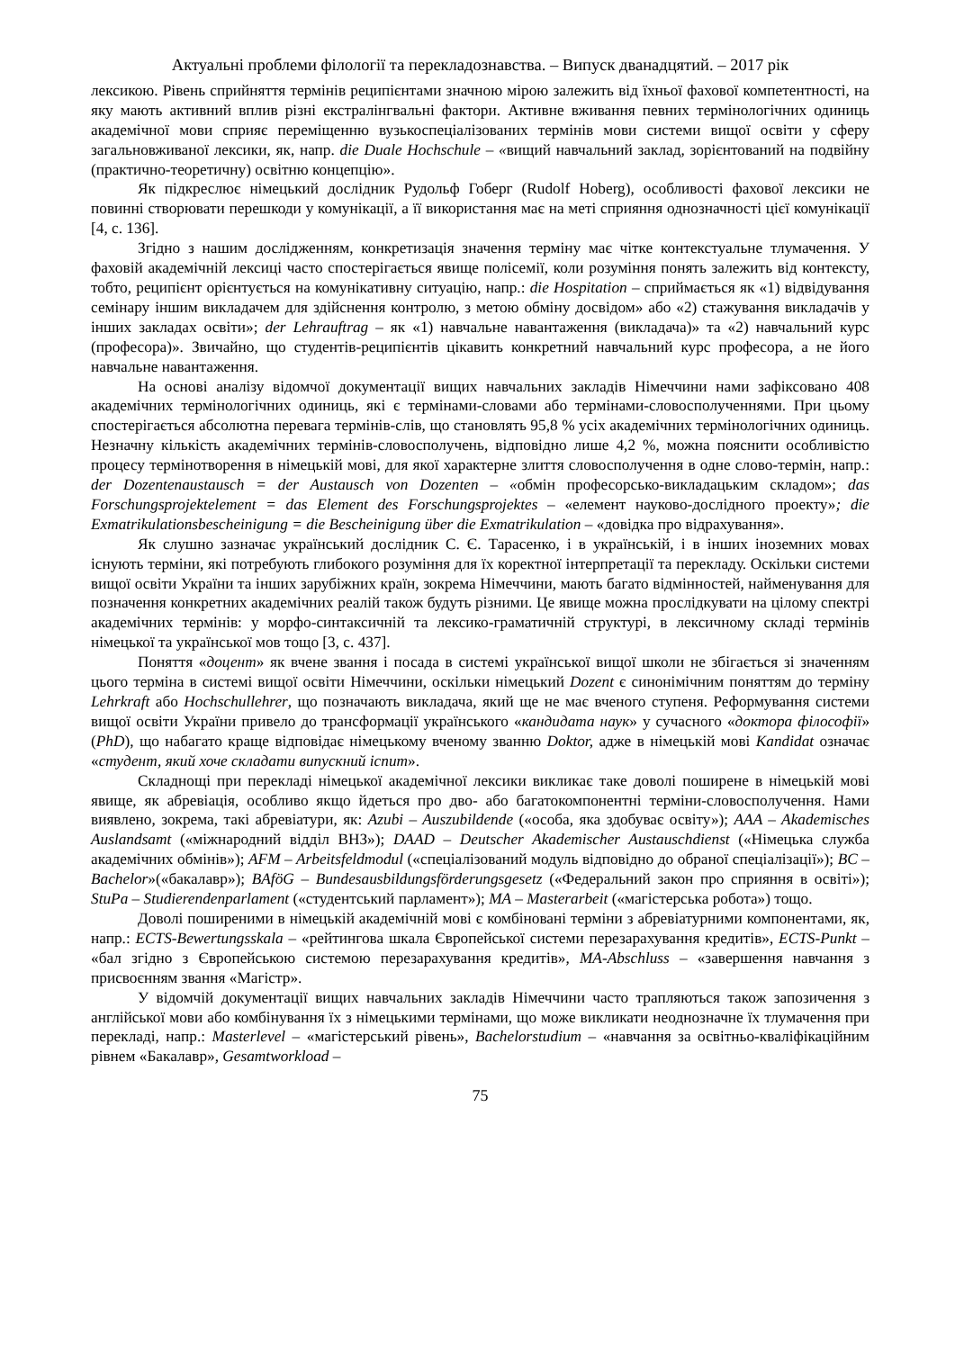Актуальні проблеми філології та перекладознавства. – Випуск дванадцятий. – 2017 рік
лексикою. Рівень сприйняття термінів реципієнтами значною мірою залежить від їхньої фахової компетентності, на яку мають активний вплив різні екстралінгвальні фактори. Активне вживання певних термінологічних одиниць академічної мови сприяє переміщенню вузькоспеціалізованих термінів мови системи вищої освіти у сферу загальновживаної лексики, як, напр. die Duale Hochschule – «вищий навчальний заклад, зорієнтований на подвійну (практично-теоретичну) освітню концепцію».
Як підкреслює німецький дослідник Рудольф Гоберг (Rudolf Hoberg), особливості фахової лексики не повинні створювати перешкоди у комунікації, а її використання має на меті сприяння однозначності цієї комунікації [4, с. 136].
Згідно з нашим дослідженням, конкретизація значення терміну має чітке контекстуальне тлумачення. У фаховій академічній лексиці часто спостерігається явище полісемії, коли розуміння понять залежить від контексту, тобто, реципієнт орієнтується на комунікативну ситуацію, напр.: die Hospitation – сприймається як «1) відвідування семінару іншим викладачем для здійснення контролю, з метою обміну досвідом» або «2) стажування викладачів у інших закладах освіти»; der Lehrauftrag – як «1) навчальне навантаження (викладача)» та «2) навчальний курс (професора)». Звичайно, що студентів-реципієнтів цікавить конкретний навчальний курс професора, а не його навчальне навантаження.
На основі аналізу відомчої документації вищих навчальних закладів Німеччини нами зафіксовано 408 академічних термінологічних одиниць, які є термінами-словами або термінами-словосполученнями. При цьому спостерігається абсолютна перевага термінів-слів, що становлять 95,8 % усіх академічних термінологічних одиниць. Незначну кількість академічних термінів-словосполучень, відповідно лише 4,2 %, можна пояснити особливістю процесу термінотворення в німецькій мові, для якої характерне злиття словосполучення в одне слово-термін, напр.: der Dozentenaustausch = der Austausch von Dozenten – «обмін професорсько-викладацьким складом»; das Forschungsprojektelement = das Element des Forschungsprojektes – «елемент науково-дослідного проекту»; die Exmatrikulationsbescheinigung = die Bescheinigung über die Exmatrikulation – «довідка про відрахування».
Як слушно зазначає український дослідник С. Є. Тарасенко, і в українській, і в інших іноземних мовах існують терміни, які потребують глибокого розуміння для їх коректної інтерпретації та перекладу. Оскільки системи вищої освіти України та інших зарубіжних країн, зокрема Німеччини, мають багато відмінностей, найменування для позначення конкретних академічних реалій також будуть різними. Це явище можна прослідкувати на цілому спектрі академічних термінів: у морфо-синтаксичній та лексико-граматичній структурі, в лексичному складі термінів німецької та української мов тощо [3, с. 437].
Поняття «доцент» як вчене звання і посада в системі української вищої школи не збігається зі значенням цього терміна в системі вищої освіти Німеччини, оскільки німецький Dozent є синонімічним поняттям до терміну Lehrkraft або Hochschullehrer, що позначають викладача, який ще не має вченого ступеня. Реформування системи вищої освіти України привело до трансформації українського «кандидата наук» у сучасного «доктора філософії» (PhD), що набагато краще відповідає німецькому вченому званню Doktor, адже в німецькій мові Kandidat означає «студент, який хоче складати випускний іспит».
Складнощі при перекладі німецької академічної лексики викликає таке доволі поширене в німецькій мові явище, як абревіація, особливо якщо йдеться про дво- або багатокомпонентні терміни-словосполучення. Нами виявлено, зокрема, такі абревіатури, як: Azubi – Auszubildende («особа, яка здобуває освіту»); AAA – Akademisches Auslandsamt («міжнародний відділ ВНЗ»); DAAD – Deutscher Akademischer Austauschdienst («Німецька служба академічних обмінів»); AFM – Arbeitsfeldmodul («спеціалізований модуль відповідно до обраної спеціалізації»); BC – Bachelor»(«бакалавр»); BAföG – Bundesausbildungsförderungsgesetz («Федеральний закон про сприяння в освіті»); StuPa – Studierendenparlament («студентський парламент»); MA – Masterarbeit («магістерська робота») тощо.
Доволі поширеними в німецькій академічній мові є комбіновані терміни з абревіатурними компонентами, як, напр.: ECTS-Bewertungsskala – «рейтингова шкала Європейської системи перезарахування кредитів», ECTS-Punkt – «бал згідно з Європейською системою перезарахування кредитів», MA-Abschluss – «завершення навчання з присвоєнням звання «Магістр».
У відомчій документації вищих навчальних закладів Німеччини часто трапляються також запозичення з англійської мови або комбінування їх з німецькими термінами, що може викликати неоднозначне їх тлумачення при перекладі, напр.: Masterlevel – «магістерський рівень», Bachelorstudium – «навчання за освітньо-кваліфікаційним рівнем «Бакалавр», Gesamtworkload –
75